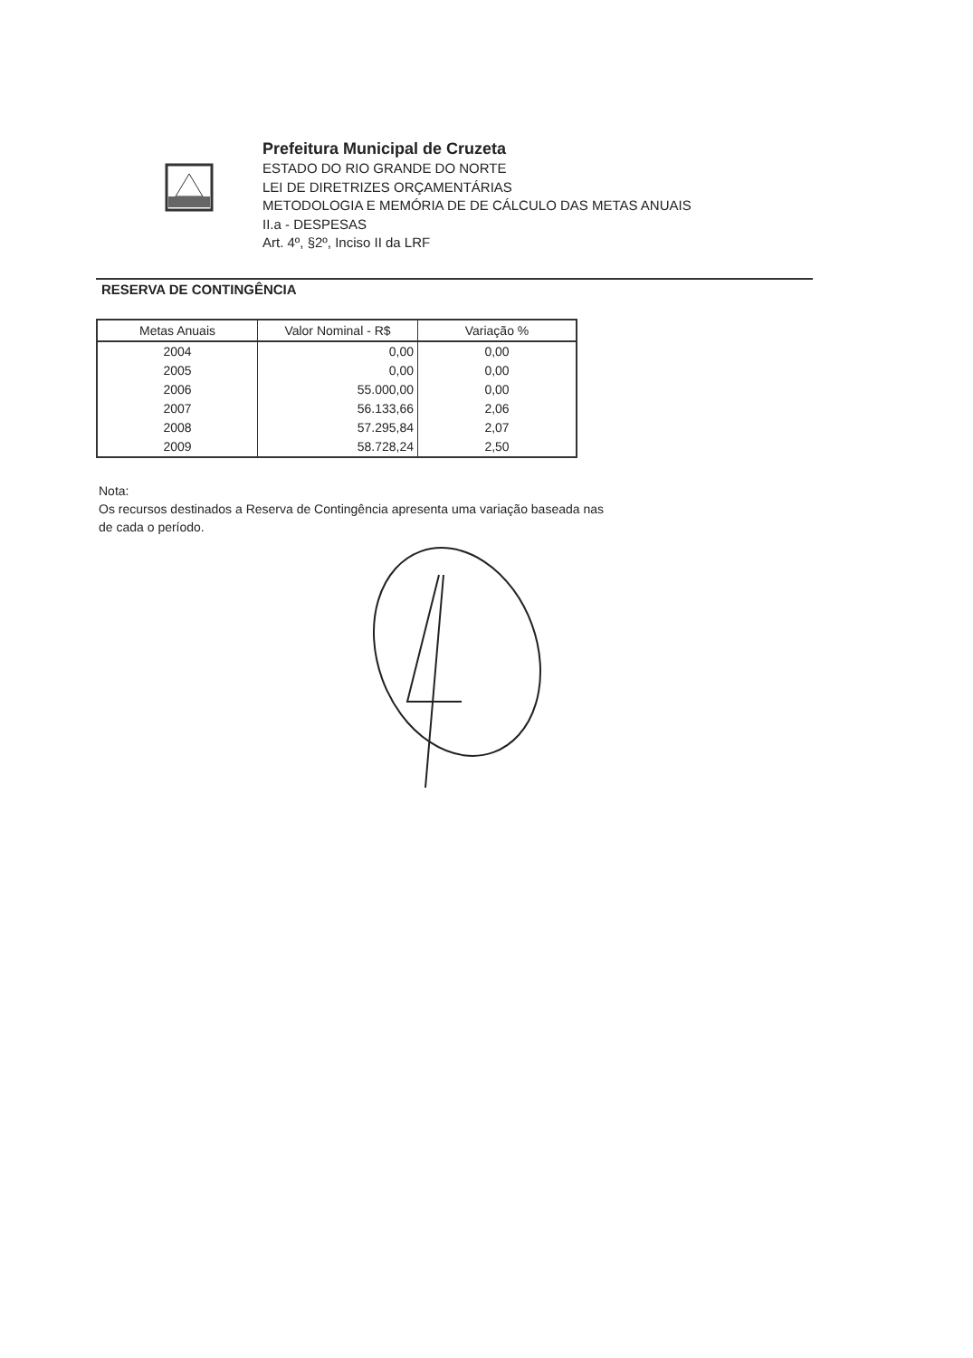Prefeitura Municipal de Cruzeta
ESTADO DO RIO GRANDE DO NORTE
LEI DE DIRETRIZES ORÇAMENTÁRIAS
METODOLOGIA E MEMÓRIA DE DE CÁLCULO DAS METAS ANUAIS
II.a - DESPESAS
Art. 4º, §2º, Inciso II da LRF
RESERVA DE CONTINGÊNCIA
| Metas Anuais | Valor Nominal - R$ | Variação % |
| --- | --- | --- |
| 2004 | 0,00 | 0,00 |
| 2005 | 0,00 | 0,00 |
| 2006 | 55.000,00 | 0,00 |
| 2007 | 56.133,66 | 2,06 |
| 2008 | 57.295,84 | 2,07 |
| 2009 | 58.728,24 | 2,50 |
Nota:
Os recursos destinados a Reserva de Contingência apresenta uma variação baseada nas
de cada o período.